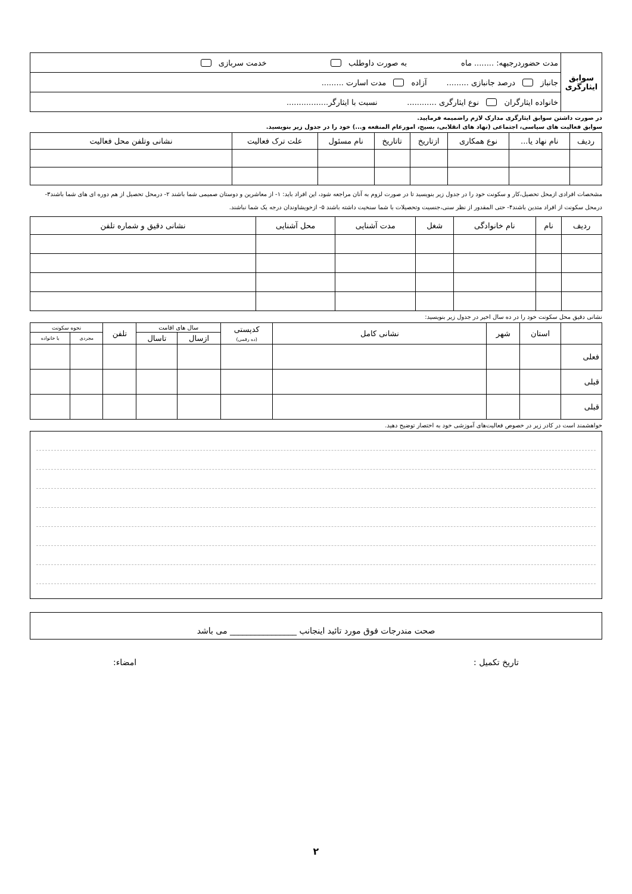| سوابق ایثارگری | مدت حضوردرجبهه: ........ ماه به صورت داوطلب خدمت سربازی |
| | جانباز درصد جانبازی ......... آزاده مدت اسارت ......... |
| | خانواده ایثارگران نوع ایثارگری ............ نسبت با ایثارگر................. |
در صورت داشتن سوابق ایثارگری مدارک لازم راضمیمه فرمایید.
سوابق فعالیت های سیاسی، اجتماعی (نهاد های انقلابی، بسیج، امورعام المنفعه و...) خود را در جدول زیر بنویسید.
| ردیف | نام نهاد یا... | نوع همکاری | ازتاریخ | تاتاریخ | نام مسئول | علت ترک فعالیت | نشانی وتلفن محل فعالیت |
| --- | --- | --- | --- | --- | --- | --- | --- |
مشخصات افرادی ازمحل تحصیل،کار و سکونت خود را در جدول زیر بنویسید تا در صورت لزوم به آنان مراجعه شود، این افراد باید: ۱- از معاشرین و دوستان صمیمی شما باشند ۲- درمحل تحصیل از هم دوره ای های شما باشند۳- درمحل سکونت از افراد متدین باشند۴- حتی المقدور از نظر سنی،جنسیت وتحصیلات با شما سنخیت داشته باشند ۵- ازخویشاوندان درجه یک شما نباشند.
| ردیف | نام | نام خانوادگی | شغل | مدت آشنایی | محل آشنایی | نشانی دقیق و شماره تلفن |
| --- | --- | --- | --- | --- | --- | --- |
نشانی دقیق محل سکونت خود را در ده سال اخیر در جدول زیر بنویسید:
| | استان | شهر | نشانی کامل | کدپستی (ده رقمی) | سال های اقامت | | تلفن | نحوه سکونت | |
| --- | --- | --- | --- | --- | --- | --- | --- | --- | --- |
| | | | | | ازسال | تاسال | | مجردی | با خانواده |
| فعلی | | | | | | | | | |
| قبلی | | | | | | | | | |
| قبلی | | | | | | | | | |
خواهشمند است در کادر زیر در خصوص فعالیت‌های آموزشی خود به اختصار توضیح دهید.
صحت مندرجات فوق مورد تائید اینجانب ________________ می باشد
تاریخ تکمیل : امضاء:
۲